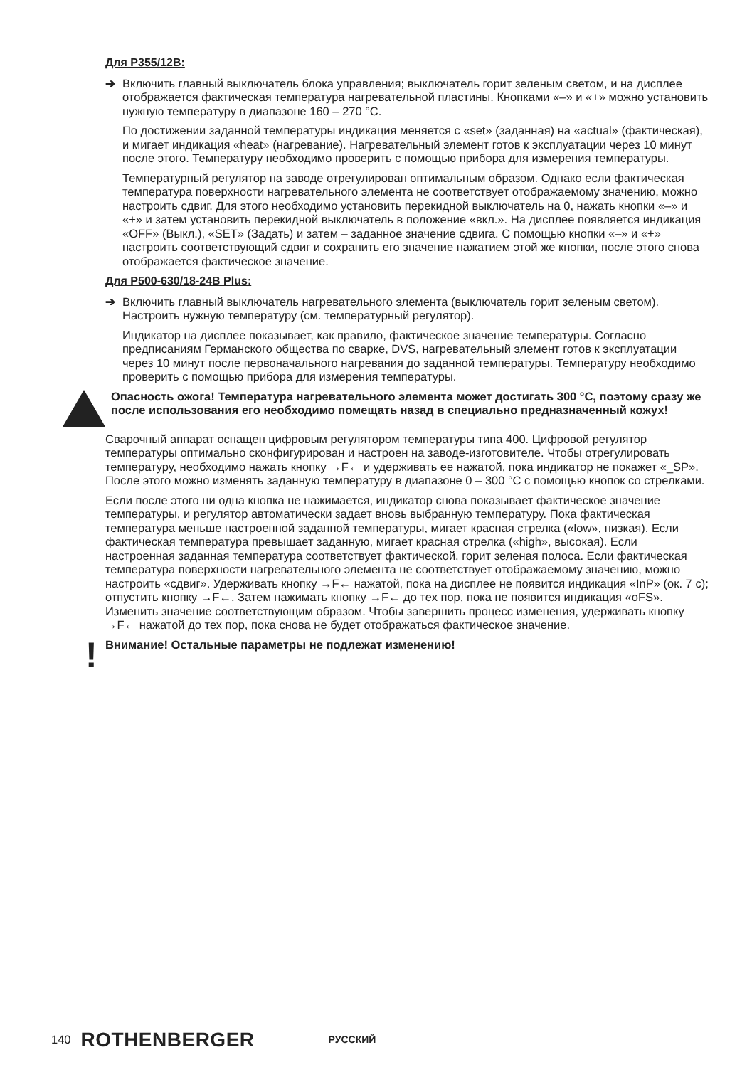Для P355/12B:
➔ Включить главный выключатель блока управления; выключатель горит зеленым светом, и на дисплее отображается фактическая температура нагревательной пластины. Кнопками «–» и «+» можно установить нужную температуру в диапазоне 160 – 270 °C.
По достижении заданной температуры индикация меняется с «set» (заданная) на «actual» (фактическая), и мигает индикация «heat» (нагревание). Нагревательный элемент готов к эксплуатации через 10 минут после этого. Температуру необходимо проверить с помощью прибора для измерения температуры.
Температурный регулятор на заводе отрегулирован оптимальным образом. Однако если фактическая температура поверхности нагревательного элемента не соответствует отображаемому значению, можно настроить сдвиг. Для этого необходимо установить перекидной выключатель на 0, нажать кнопки «–» и «+» и затем установить перекидной выключатель в положение «вкл.». На дисплее появляется индикация «OFF» (Выкл.), «SET» (Задать) и затем – заданное значение сдвига. С помощью кнопки «–» и «+» настроить соответствующий сдвиг и сохранить его значение нажатием этой же кнопки, после этого снова отображается фактическое значение.
Для P500-630/18-24B Plus:
➔ Включить главный выключатель нагревательного элемента (выключатель горит зеленым светом). Настроить нужную температуру (см. температурный регулятор).
Индикатор на дисплее показывает, как правило, фактическое значение температуры. Согласно предписаниям Германского общества по сварке, DVS, нагревательный элемент готов к эксплуатации через 10 минут после первоначального нагревания до заданной температуры. Температуру необходимо проверить с помощью прибора для измерения температуры.
Опасность ожога! Температура нагревательного элемента может достигать 300 °C, поэтому сразу же после использования его необходимо помещать назад в специально предназначенный кожух!
Сварочный аппарат оснащен цифровым регулятором температуры типа 400. Цифровой регулятор температуры оптимально сконфигурирован и настроен на заводе-изготовителе. Чтобы отрегулировать температуру, необходимо нажать кнопку →F← и удерживать ее нажатой, пока индикатор не покажет «_SP». После этого можно изменять заданную температуру в диапазоне 0 – 300 °C с помощью кнопок со стрелками.
Если после этого ни одна кнопка не нажимается, индикатор снова показывает фактическое значение температуры, и регулятор автоматически задает вновь выбранную температуру. Пока фактическая температура меньше настроенной заданной температуры, мигает красная стрелка («low», низкая). Если фактическая температура превышает заданную, мигает красная стрелка («high», высокая). Если настроенная заданная температура соответствует фактической, горит зеленая полоса. Если фактическая температура поверхности нагревательного элемента не соответствует отображаемому значению, можно настроить «сдвиг». Удерживать кнопку →F← нажатой, пока на дисплее не появится индикация «InP» (ок. 7 с); отпустить кнопку →F←. Затем нажимать кнопку →F← до тех пор, пока не появится индикация «oFS». Изменить значение соответствующим образом. Чтобы завершить процесс изменения, удерживать кнопку →F← нажатой до тех пор, пока снова не будет отображаться фактическое значение.
!
Внимание! Остальные параметры не подлежат изменению!
140 ROTHENBERGER РУССКИЙ